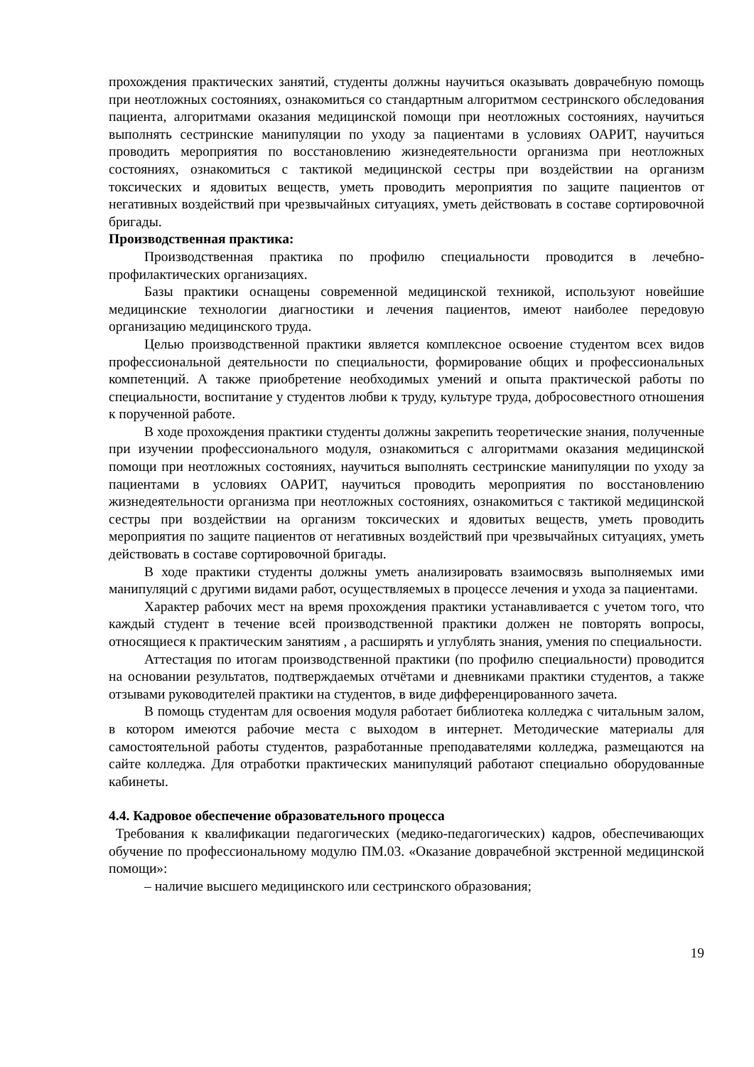прохождения практических занятий, студенты должны научиться оказывать доврачебную помощь при неотложных состояниях, ознакомиться со стандартным алгоритмом сестринского обследования пациента, алгоритмами оказания медицинской помощи при неотложных состояниях, научиться выполнять сестринские манипуляции по уходу за пациентами в условиях ОАРИТ, научиться проводить мероприятия по восстановлению жизнедеятельности организма при неотложных состояниях, ознакомиться с тактикой медицинской сестры при воздействии на организм токсических и ядовитых веществ, уметь проводить мероприятия по защите пациентов от негативных воздействий при чрезвычайных ситуациях, уметь действовать в составе сортировочной бригады.
Производственная практика:
Производственная практика по профилю специальности проводится в лечебно-профилактических организациях.
Базы практики оснащены современной медицинской техникой, используют новейшие медицинские технологии диагностики и лечения пациентов, имеют наиболее передовую организацию медицинского труда.
Целью производственной практики является комплексное освоение студентом всех видов профессиональной деятельности по специальности, формирование общих и профессиональных компетенций. А также приобретение необходимых умений и опыта практической работы по специальности, воспитание у студентов любви к труду, культуре труда, добросовестного отношения к порученной работе.
В ходе прохождения практики студенты должны закрепить теоретические знания, полученные при изучении профессионального модуля, ознакомиться с алгоритмами оказания медицинской помощи при неотложных состояниях, научиться выполнять сестринские манипуляции по уходу за пациентами в условиях ОАРИТ, научиться проводить мероприятия по восстановлению жизнедеятельности организма при неотложных состояниях, ознакомиться с тактикой медицинской сестры при воздействии на организм токсических и ядовитых веществ, уметь проводить мероприятия по защите пациентов от негативных воздействий при чрезвычайных ситуациях, уметь действовать в составе сортировочной бригады.
В ходе практики студенты должны уметь анализировать взаимосвязь выполняемых ими манипуляций с другими видами работ, осуществляемых в процессе лечения и ухода за пациентами.
Характер рабочих мест на время прохождения практики устанавливается с учетом того, что каждый студент в течение всей производственной практики должен не повторять вопросы, относящиеся к практическим занятиям , а расширять и углублять знания, умения по специальности.
Аттестация по итогам производственной практики (по профилю специальности) проводится на основании результатов, подтверждаемых отчётами и дневниками практики студентов, а также отзывами руководителей практики на студентов, в виде дифференцированного зачета.
В помощь студентам для освоения модуля работает библиотека колледжа с читальным залом, в котором имеются рабочие места с выходом в интернет. Методические материалы для самостоятельной работы студентов, разработанные преподавателями колледжа, размещаются на сайте колледжа. Для отработки практических манипуляций работают специально оборудованные кабинеты.
4.4. Кадровое обеспечение образовательного процесса
Требования к квалификации педагогических (медико-педагогических) кадров, обеспечивающих обучение по профессиональному модулю ПМ.03. «Оказание доврачебной экстренной медицинской помощи»:
– наличие высшего медицинского или сестринского образования;
19